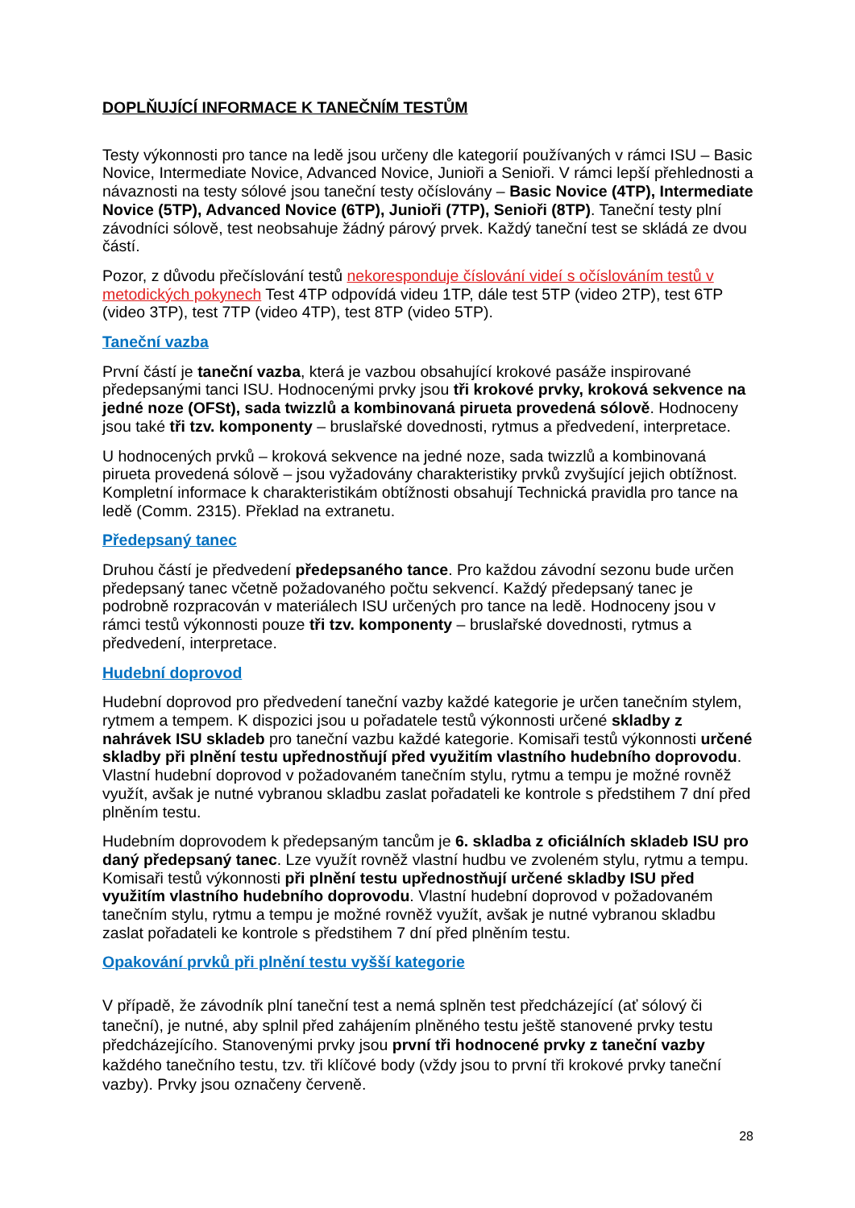DOPLŇUJÍCÍ INFORMACE K TANEČNÍM TESTŮM
Testy výkonnosti pro tance na ledě jsou určeny dle kategorií používaných v rámci ISU – Basic Novice, Intermediate Novice, Advanced Novice, Junioři a Senioři. V rámci lepší přehlednosti a návaznosti na testy sólové jsou taneční testy očíslovány – Basic Novice (4TP), Intermediate Novice (5TP), Advanced Novice (6TP), Junioři (7TP), Senioři (8TP). Taneční testy plní závodníci sólově, test neobsahuje žádný párový prvek. Každý taneční test se skládá ze dvou částí.
Pozor, z důvodu přečíslování testů nekoresponduje číslování videí s očíslováním testů v metodických pokynech Test 4TP odpovídá videu 1TP, dále test 5TP (video 2TP), test 6TP (video 3TP), test 7TP (video 4TP), test 8TP (video 5TP).
Taneční vazba
První částí je taneční vazba, která je vazbou obsahující krokové pasáže inspirované předepsanými tanci ISU. Hodnocenými prvky jsou tři krokové prvky, kroková sekvence na jedné noze (OFSt), sada twizzlů a kombinovaná pirueta provedená sólově. Hodnoceny jsou také tři tzv. komponenty – bruslařské dovednosti, rytmus a předvedení, interpretace.
U hodnocených prvků – kroková sekvence na jedné noze, sada twizzlů a kombinovaná pirueta provedená sólově – jsou vyžadovány charakteristiky prvků zvyšující jejich obtížnost. Kompletní informace k charakteristikám obtížnosti obsahují Technická pravidla pro tance na ledě (Comm. 2315). Překlad na extranetu.
Předepsaný tanec
Druhou částí je předvedení předepsaného tance. Pro každou závodní sezonu bude určen předepsaný tanec včetně požadovaného počtu sekvencí. Každý předepsaný tanec je podrobně rozpracován v materiálech ISU určených pro tance na ledě. Hodnoceny jsou v rámci testů výkonnosti pouze tři tzv. komponenty – bruslařské dovednosti, rytmus a předvedení, interpretace.
Hudební doprovod
Hudební doprovod pro předvedení taneční vazby každé kategorie je určen tanečním stylem, rytmem a tempem. K dispozici jsou u pořadatele testů výkonnosti určené skladby z nahrávek ISU skladeb pro taneční vazbu každé kategorie. Komisaři testů výkonnosti určené skladby při plnění testu upřednostňují před využitím vlastního hudebního doprovodu. Vlastní hudební doprovod v požadovaném tanečním stylu, rytmu a tempu je možné rovněž využít, avšak je nutné vybranou skladbu zaslat pořadateli ke kontrole s předstihem 7 dní před plněním testu.
Hudebním doprovodem k předepsaným tancům je 6. skladba z oficiálních skladeb ISU pro daný předepsaný tanec. Lze využít rovněž vlastní hudbu ve zvoleném stylu, rytmu a tempu. Komisaři testů výkonnosti při plnění testu upřednostňují určené skladby ISU před využitím vlastního hudebního doprovodu. Vlastní hudební doprovod v požadovaném tanečním stylu, rytmu a tempu je možné rovněž využít, avšak je nutné vybranou skladbu zaslat pořadateli ke kontrole s předstihem 7 dní před plněním testu.
Opakování prvků při plnění testu vyšší kategorie
V případě, že závodník plní taneční test a nemá splněn test předcházející (ať sólový či taneční), je nutné, aby splnil před zahájením plněného testu ještě stanovené prvky testu předcházejícího. Stanovenými prvky jsou první tři hodnocené prvky z taneční vazby každého tanečního testu, tzv. tři klíčové body (vždy jsou to první tři krokové prvky taneční vazby). Prvky jsou označeny červeně.
28